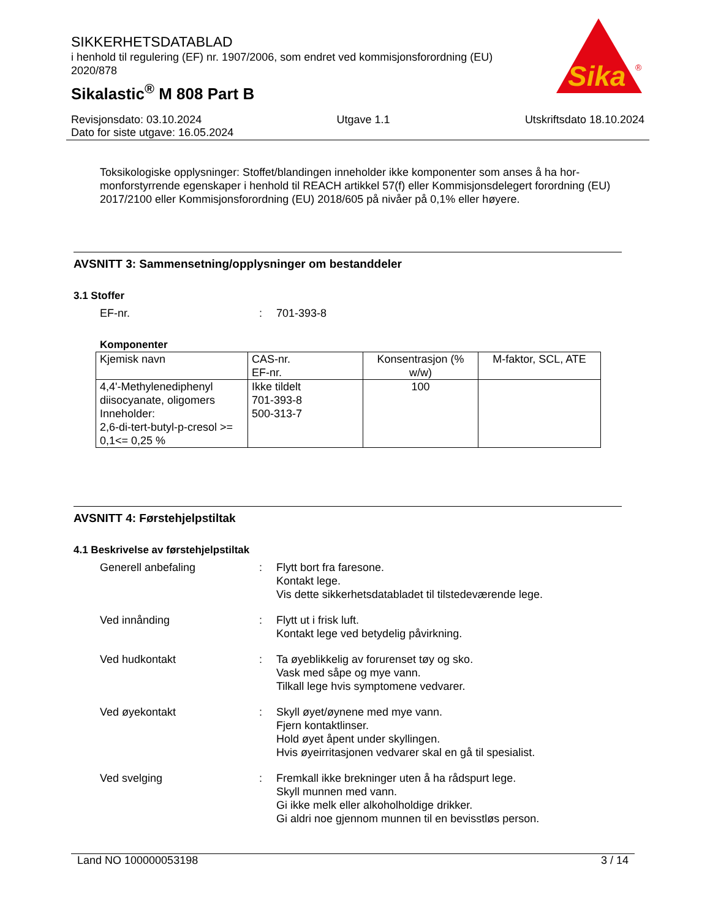SIKKERHETSDATABLAD
i henhold til regulering (EF) nr. 1907/2006, som endret ved kommisjonsforordning (EU) 2020/878
Sikalastic<sup>®</sup> M 808 Part B
Sika
®
Revisjonsdato: 03.10.2024 Utgave 1.1 Utskriftsdato 18.10.2024
Dato for siste utgave: 16.05.2024
Toksikologiske opplysninger: Stoffet/blandingen inneholder ikke komponenter som anses å ha hor-monforstyrrende egenskaper i henhold til REACH artikkel 57(f) eller Kommisjonsdelegert forordning (EU) 2017/2100 eller Kommisjonsforordning (EU) 2018/605 på nivåer på 0,1% eller høyere.
AVSNITT 3: Sammensetning/opplysninger om bestanddeler
3.1 Stoffer
EF-nr.: 701-393-8
Komponenter
| Kjemisk navn | CAS-nr. EF-nr. | Konsentrasjon (% w/w) | M-faktor, SCL, ATE |
| --- | --- | --- | --- |
| 4,4'-Methylenediphenyl diisocyanate, oligomers Inneholder: 2,6-di-tert-butyl-p-cresol >= 0,1<= 0,25 % | Ikke tildelt 701-393-8 500-313-7 | 100 | |
AVSNITT 4: Førstehjelpstiltak
4.1 Beskrivelse av førstehjelpstiltak
Generell anbefaling: Flytt bort fra faresone.
Kontakt lege.
Vis dette sikkerhetsdatabladet til tilstedeværende lege.
Ved innånding: Flytt ut i frisk luft.
Kontakt lege ved betydelig påvirkning.
Ved hudkontakt: Ta øyeblikkelig av forurenset tøy og sko.
Vask med såpe og mye vann.
Tilkall lege hvis symptomene vedvarer.
Ved øyekontakt: Skyll øyet/øynene med mye vann.
Fjern kontaktlinser.
Hold øyet åpent under skyllingen.
Hvis øyeirritasjonen vedvarer skal en gå til spesialist.
Ved svelging: Fremkall ikke brekninger uten å ha rådspurt lege.
Skyll munnen med vann.
Gi ikke melk eller alkoholholdige drikker.
Gi aldri noe gjennom munnen til en bevisstløs person.
Land NO 100000053198 3 / 14